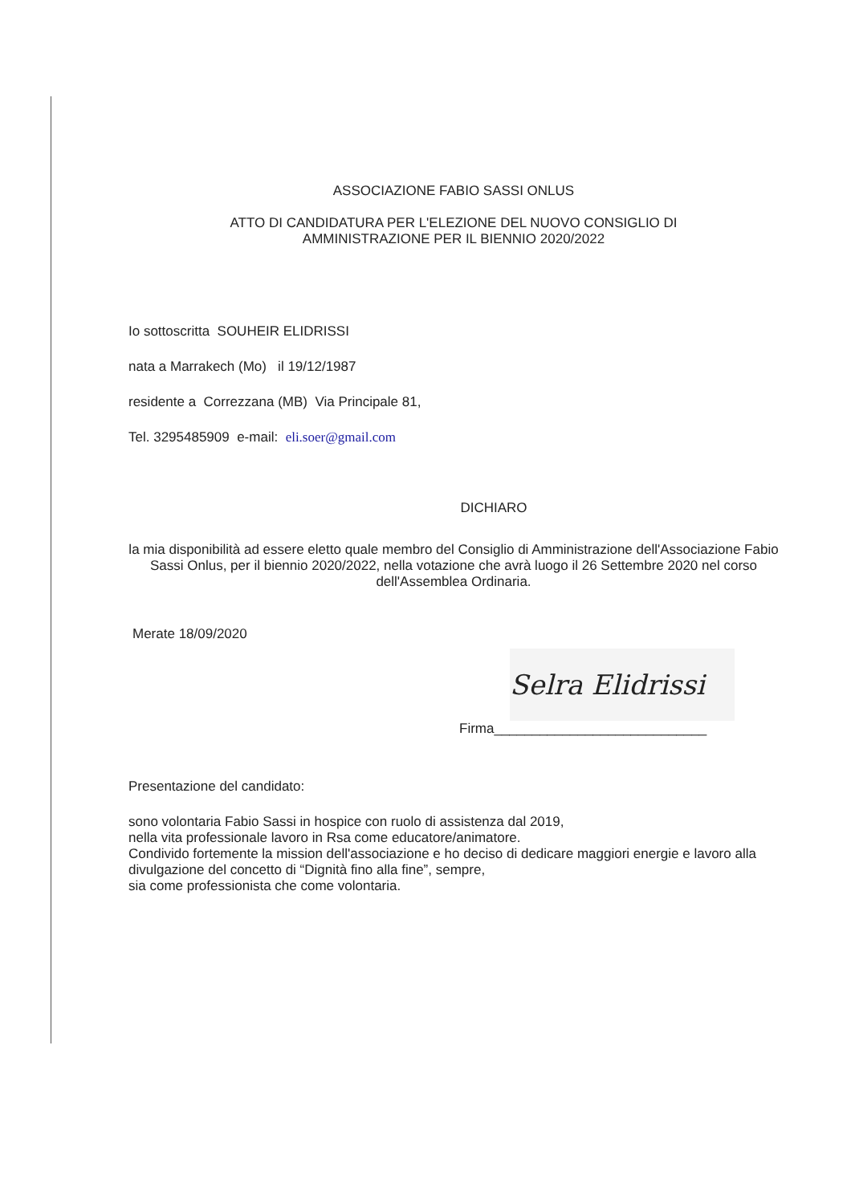ASSOCIAZIONE FABIO SASSI ONLUS
ATTO DI CANDIDATURA PER L'ELEZIONE DEL NUOVO CONSIGLIO DI
AMMINISTRAZIONE PER IL BIENNIO 2020/2022
Io sottoscritta SOUHEIR ELIDRISSI
nata a Marrakech (Mo) il 19/12/1987
residente a Correzzana (MB) Via Principale 81,
Tel. 3295485909 e-mail: eli.soer@gmail.com
DICHIARO
la mia disponibilità ad essere eletto quale membro del Consiglio di Amministrazione dell'Associazione Fabio Sassi Onlus, per il biennio 2020/2022, nella votazione che avrà luogo il 26 Settembre 2020 nel corso dell'Assemblea Ordinaria.
Merate 18/09/2020
Selra Elidrissi
Firma____________________________
Presentazione del candidato:
sono volontaria Fabio Sassi in hospice con ruolo di assistenza dal 2019,
nella vita professionale lavoro in Rsa come educatore/animatore.
Condivido fortemente la mission dell'associazione e ho deciso di dedicare maggiori energie e lavoro alla divulgazione del concetto di “Dignità fino alla fine”, sempre,
sia come professionista che come volontaria.